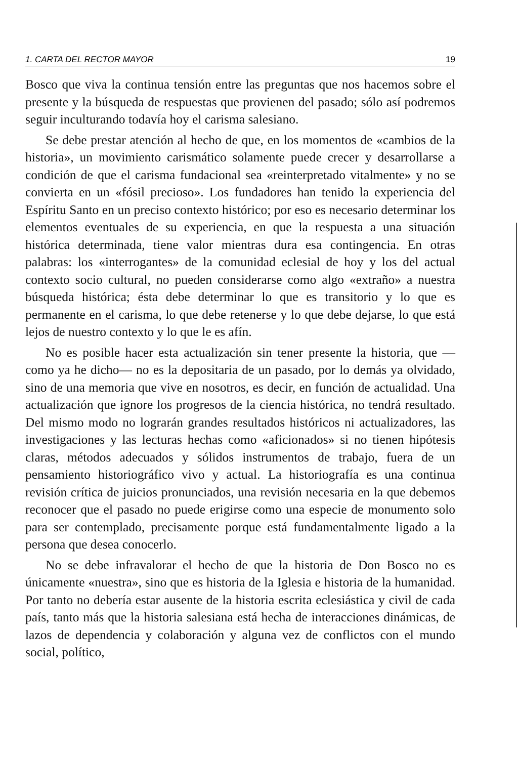1. CARTA DEL RECTOR MAYOR 19
Bosco que viva la continua tensión entre las preguntas que nos hacemos sobre el presente y la búsqueda de respuestas que provienen del pasado; sólo así podremos seguir inculturando todavía hoy el carisma salesiano.
Se debe prestar atención al hecho de que, en los momentos de «cambios de la historia», un movimiento carismático solamente puede crecer y desarrollarse a condición de que el carisma fundacional sea «reinterpretado vitalmente» y no se convierta en un «fósil precioso». Los fundadores han tenido la experiencia del Espíritu Santo en un preciso contexto histórico; por eso es necesario determinar los elementos eventuales de su experiencia, en que la respuesta a una situación histórica determinada, tiene valor mientras dura esa contingencia. En otras palabras: los «interrogantes» de la comunidad eclesial de hoy y los del actual contexto socio cultural, no pueden considerarse como algo «extraño» a nuestra búsqueda histórica; ésta debe determinar lo que es transitorio y lo que es permanente en el carisma, lo que debe retenerse y lo que debe dejarse, lo que está lejos de nuestro contexto y lo que le es afín.
No es posible hacer esta actualización sin tener presente la historia, que —como ya he dicho— no es la depositaria de un pasado, por lo demás ya olvidado, sino de una memoria que vive en nosotros, es decir, en función de actualidad. Una actualización que ignore los progresos de la ciencia histórica, no tendrá resultado. Del mismo modo no lograrán grandes resultados históricos ni actualizadores, las investigaciones y las lecturas hechas como «aficionados» si no tienen hipótesis claras, métodos adecuados y sólidos instrumentos de trabajo, fuera de un pensamiento historiográfico vivo y actual. La historiografía es una continua revisión crítica de juicios pronunciados, una revisión necesaria en la que debemos reconocer que el pasado no puede erigirse como una especie de monumento solo para ser contemplado, precisamente porque está fundamentalmente ligado a la persona que desea conocerlo.
No se debe infravalorar el hecho de que la historia de Don Bosco no es únicamente «nuestra», sino que es historia de la Iglesia e historia de la humanidad. Por tanto no debería estar ausente de la historia escrita eclesiástica y civil de cada país, tanto más que la historia salesiana está hecha de interacciones dinámicas, de lazos de dependencia y colaboración y alguna vez de conflictos con el mundo social, político,